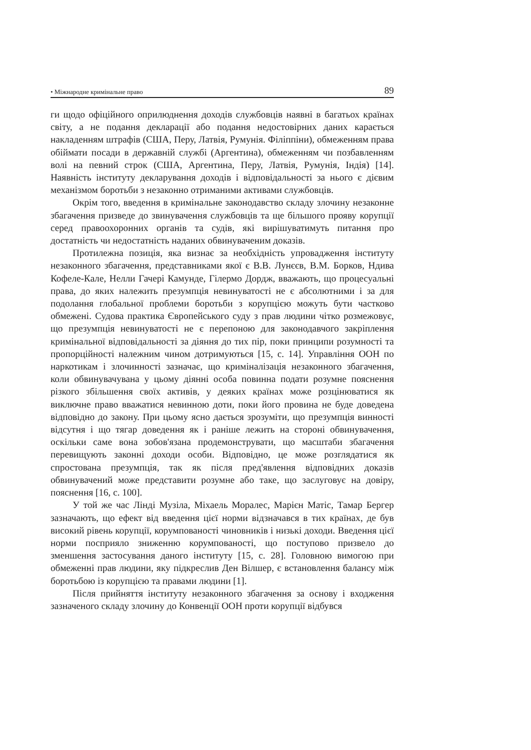• Міжнародне кримінальне право 89
ги щодо офіційного оприлюднення доходів службовців наявні в багатьох країнах світу, а не подання декларації або подання недостовірних даних карається накладенням штрафів (США, Перу, Латвія, Румунія. Філіппіни), обмеженням права обіймати посади в державній службі (Аргентина), обмеженням чи позбавленням волі на певний строк (США, Аргентина, Перу, Латвія, Румунія, Індія) [14]. Наявність інституту декларування доходів і відповідальності за нього є дієвим механізмом боротьби з незаконно отриманими активами службовців.
Окрім того, введення в кримінальне законодавство складу злочину незаконне збагачення призведе до звинувачення службовців та ще більшого прояву корупції серед правоохоронних органів та судів, які вирішуватимуть питання про достатність чи недостатність наданих обвинуваченим доказів.
Протилежна позиція, яка визнає за необхідність упровадження інституту незаконного збагачення, представниками якої є В.В. Лунєєв, В.М. Борков, Ндива Кофеле-Кале, Нелли Гачері Камунде, Гілермо Дордж, вважають, що процесуальні права, до яких належить презумпція невинуватості не є абсолютними і за для подолання глобальної проблеми боротьби з корупцією можуть бути частково обмежені. Судова практика Європейського суду з прав людини чітко розмежовує, що презумпція невинуватості не є перепоною для законодавчого закріплення кримінальної відповідальності за діяння до тих пір, поки принципи розумності та пропорційності належним чином дотримуються [15, с. 14]. Управління ООН по наркотикам і злочинності зазначає, що криміналізація незаконного збагачення, коли обвинувачувана у цьому діянні особа повинна подати розумне пояснення різкого збільшення своїх активів, у деяких країнах може розцінюватися як виключне право вважатися невинною доти, поки його провина не буде доведена відповідно до закону. При цьому ясно дається зрозуміти, що презумпція винності відсутня і що тягар доведення як і раніше лежить на стороні обвинувачення, оскільки саме вона зобов'язана продемонструвати, що масштаби збагачення перевищують законні доходи особи. Відповідно, це може розглядатися як спростована презумпція, так як після пред'явлення відповідних доказів обвинувачений може представити розумне або таке, що заслуговує на довіру, пояснення [16, с. 100].
У той же час Лінді Музіла, Міхаель Моралес, Марієн Матіс, Тамар Бергер зазначають, що ефект від введення цієї норми відзначався в тих країнах, де був високий рівень корупції, корумпованості чиновників і низькі доходи. Введення цієї норми посприяло зниженню корумпованості, що поступово призвело до зменшення застосування даного інституту [15, с. 28]. Головною вимогою при обмеженні прав людини, яку підкреслив Ден Вілшер, є встановлення балансу між боротьбою із корупцією та правами людини [1].
Після прийняття інституту незаконного збагачення за основу і входження зазначеного складу злочину до Конвенції ООН проти корупції відбувся